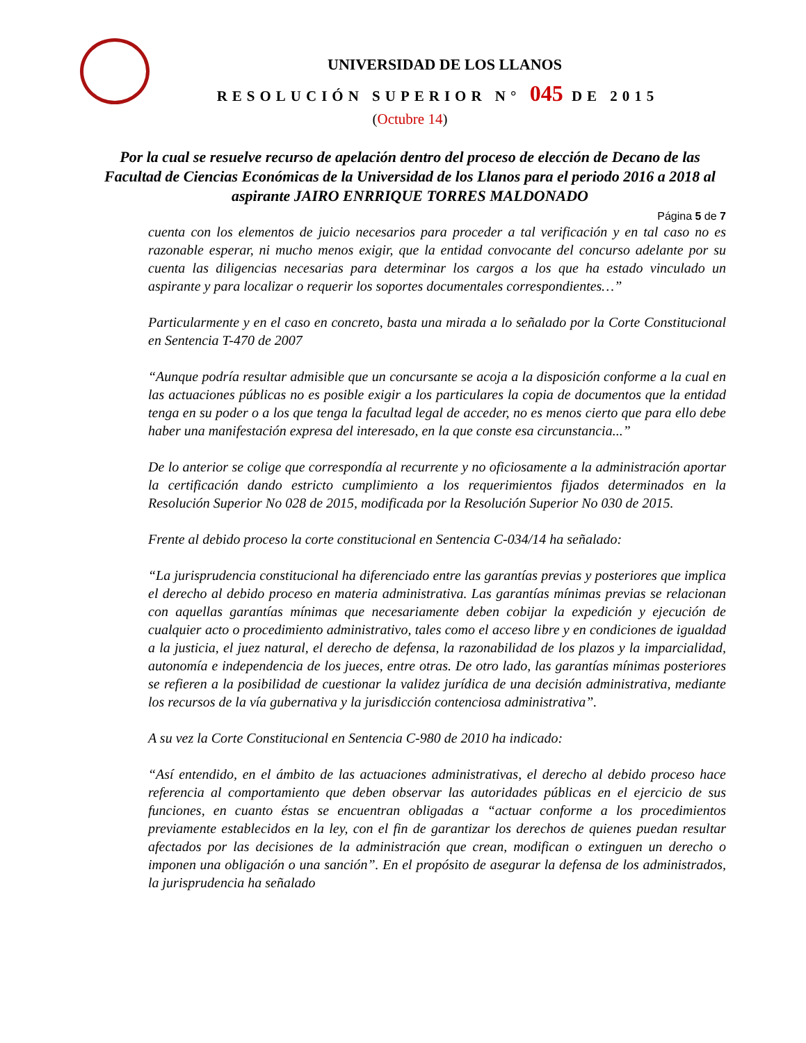UNIVERSIDAD DE LOS LLANOS
RESOLUCIÓN SUPERIOR N° 045 DE 2015
(Octubre 14)
Por la cual se resuelve recurso de apelación dentro del proceso de elección de Decano de las Facultad de Ciencias Económicas de la Universidad de los Llanos para el periodo 2016 a 2018 al aspirante JAIRO ENRRIQUE TORRES MALDONADO
Página 5 de 7
cuenta con los elementos de juicio necesarios para proceder a tal verificación y en tal caso no es razonable esperar, ni mucho menos exigir, que la entidad convocante del concurso adelante por su cuenta las diligencias necesarias para determinar los cargos a los que ha estado vinculado un aspirante y para localizar o requerir los soportes documentales correspondientes…”
Particularmente y en el caso en concreto, basta una mirada a lo señalado por la Corte Constitucional en Sentencia T-470 de 2007
“Aunque podría resultar admisible que un concursante se acoja a la disposición conforme a la cual en las actuaciones públicas no es posible exigir a los particulares la copia de documentos que la entidad tenga en su poder o a los que tenga la facultad legal de acceder, no es menos cierto que para ello debe haber una manifestación expresa del interesado, en la que conste esa circunstancia...”
De lo anterior se colige que correspondía al recurrente y no oficiosamente a la administración aportar la certificación dando estricto cumplimiento a los requerimientos fijados determinados en la Resolución Superior No 028 de 2015, modificada por la Resolución Superior No 030 de 2015.
Frente al debido proceso la corte constitucional en Sentencia C-034/14 ha señalado:
“La jurisprudencia constitucional ha diferenciado entre las garantías previas y posteriores que implica el derecho al debido proceso en materia administrativa. Las garantías mínimas previas se relacionan con aquellas garantías mínimas que necesariamente deben cobijar la expedición y ejecución de cualquier acto o procedimiento administrativo, tales como el acceso libre y en condiciones de igualdad a la justicia, el juez natural, el derecho de defensa, la razonabilidad de los plazos y la imparcialidad, autonomía e independencia de los jueces, entre otras. De otro lado, las garantías mínimas posteriores se refieren a la posibilidad de cuestionar la validez jurídica de una decisión administrativa, mediante los recursos de la vía gubernativa y la jurisdicción contenciosa administrativa”.
A su vez la Corte Constitucional en Sentencia C-980 de 2010 ha indicado:
“Así entendido, en el ámbito de las actuaciones administrativas, el derecho al debido proceso hace referencia al comportamiento que deben observar las autoridades públicas en el ejercicio de sus funciones, en cuanto éstas se encuentran obligadas a “actuar conforme a los procedimientos previamente establecidos en la ley, con el fin de garantizar los derechos de quienes puedan resultar afectados por las decisiones de la administración que crean, modifican o extinguen un derecho o imponen una obligación o una sanción”. En el propósito de asegurar la defensa de los administrados, la jurisprudencia ha señalado